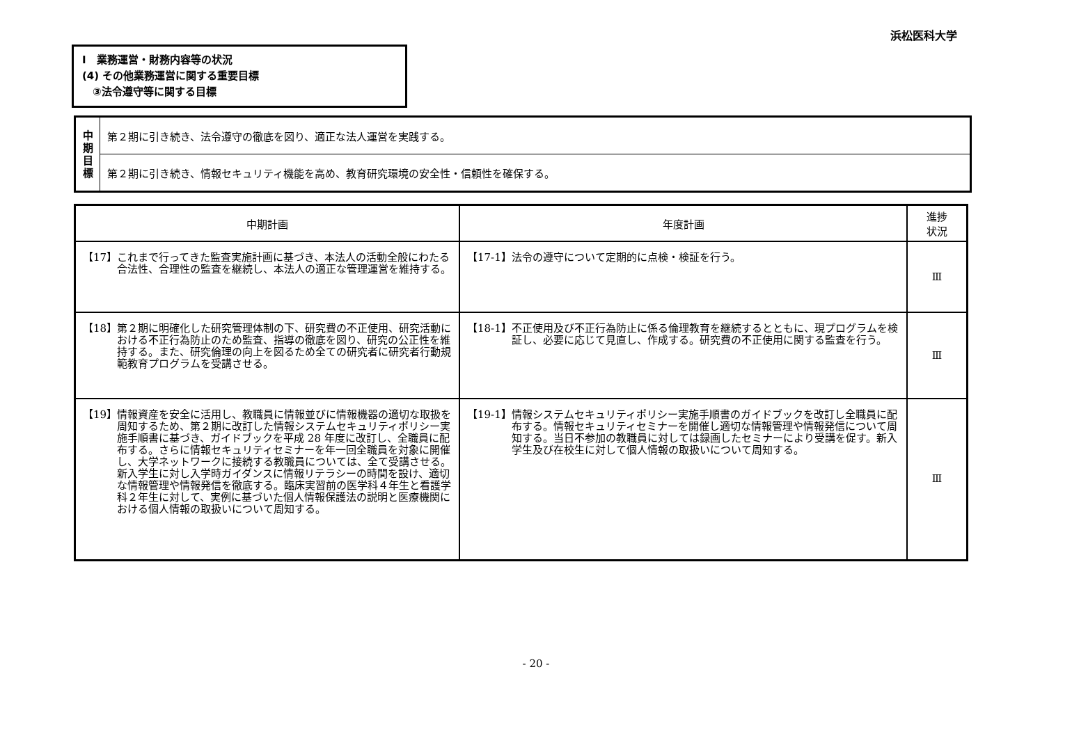浜松医科大学
Ⅰ　業務運営・財務内容等の状況
(4) その他業務運営に関する重要目標
　③法令遵守等に関する目標
| 中 期 目 標 | 第２期に引き続き、法令遵守の徹底を図り、適正な法人運営を実践する。 |
| | 第２期に引き続き、情報セキュリティ機能を高め、教育研究環境の安全性・信頼性を確保する。 |
| 中期計画 | 年度計画 | 進捗 状況 |
| --- | --- | --- |
| 【17】 これまで行ってきた監査実施計画に基づき、本法人の活動全般にわたる合法性、合理性の監査を継続し、本法人の適正な管理運営を維持する。 | 【17-1】 法令の遵守について定期的に点検・検証を行う。 | Ⅲ |
| 【18】 第２期に明確化した研究管理体制の下、研究費の不正使用、研究活動における不正行為防止のため監査、指導の徹底を図り、研究の公正性を維持する。また、研究倫理の向上を図るため全ての研究者に研究者行動規範教育プログラムを受講させる。 | 【18-1】 不正使用及び不正行為防止に係る倫理教育を継続するとともに、現プログラムを検証し、必要に応じて見直し、作成する。研究費の不正使用に関する監査を行う。 | Ⅲ |
| 【19】 情報資産を安全に活用し、教職員に情報並びに情報機器の適切な取扱を周知するため、第２期に改訂した情報システムセキュリティポリシー実施手順書に基づき、ガイドブックを平成 28 年度に改訂し、全職員に配布する。さらに情報セキュリティセミナーを年一回全職員を対象に開催し、大学ネットワークに接続する教職員については、全て受講させる。 新入学生に対し入学時ガイダンスに情報リテラシーの時間を設け、適切な情報管理や情報発信を徹底する。臨床実習前の医学科４年生と看護学科２年生に対して、実例に基づいた個人情報保護法の説明と医療機関における個人情報の取扱いについて周知する。 | 【19-1】 情報システムセキュリティポリシー実施手順書のガイドブックを改訂し全職員に配布する。情報セキュリティセミナーを開催し適切な情報管理や情報発信について周知する。当日不参加の教職員に対しては録画したセミナーにより受講を促す。新入学生及び在校生に対して個人情報の取扱いについて周知する。 | Ⅲ |
- 20 -